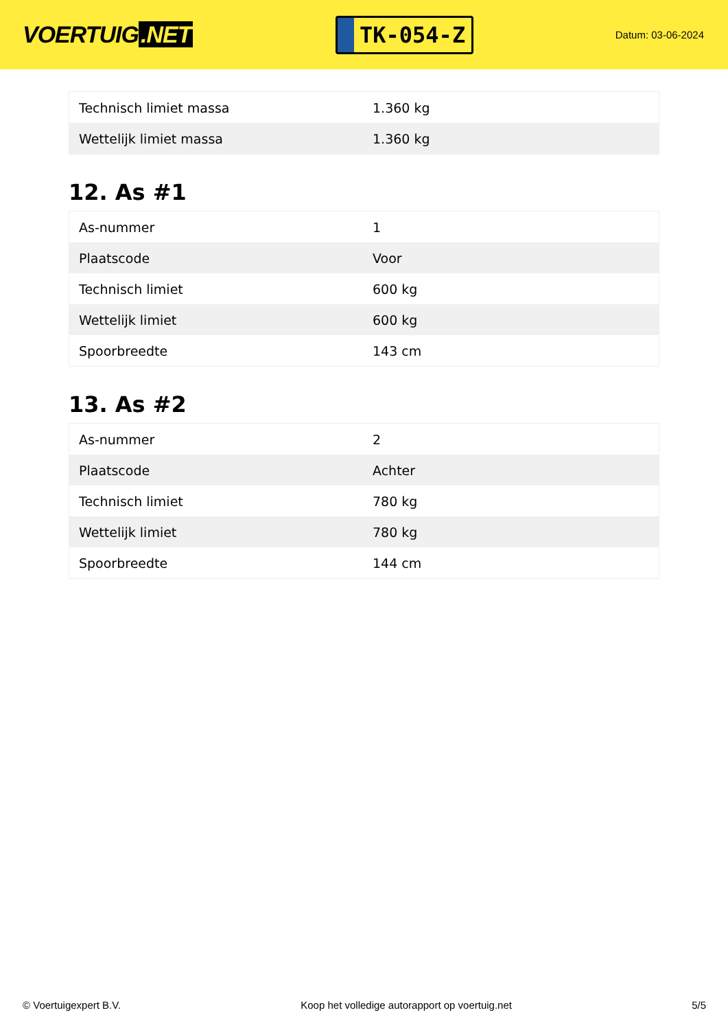VOERTUIG.NET
TK-054-Z
Datum: 03-06-2024
| Technisch limiet massa | 1.360 kg |
| Wettelijk limiet massa | 1.360 kg |
12. As #1
| As-nummer | 1 |
| Plaatscode | Voor |
| Technisch limiet | 600 kg |
| Wettelijk limiet | 600 kg |
| Spoorbreedte | 143 cm |
13. As #2
| As-nummer | 2 |
| Plaatscode | Achter |
| Technisch limiet | 780 kg |
| Wettelijk limiet | 780 kg |
| Spoorbreedte | 144 cm |
© Voertuigexpert B.V. Koop het volledige autorapport op voertuig.net 5/5